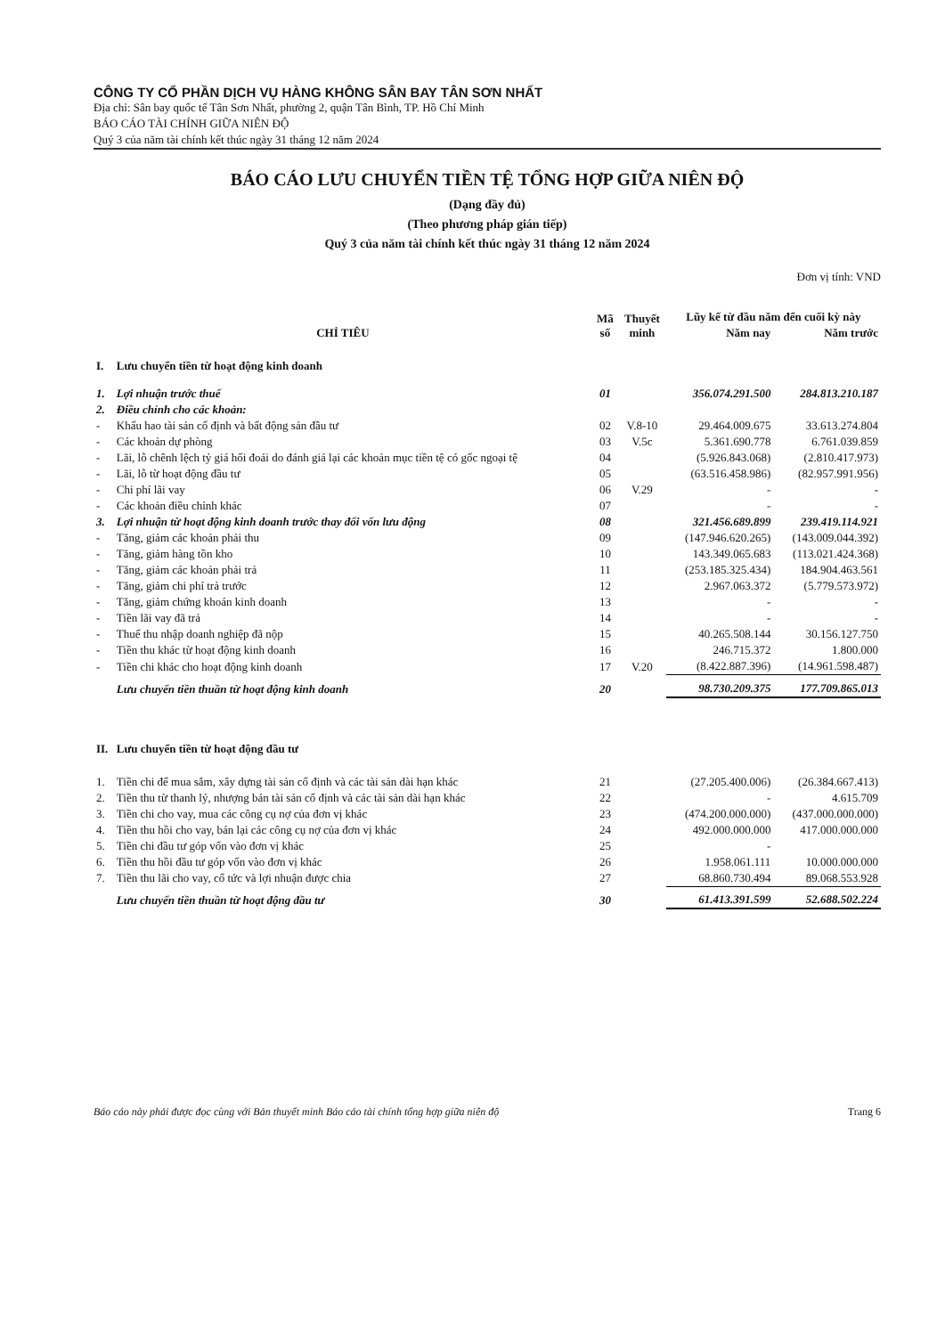CÔNG TY CỔ PHẦN DỊCH VỤ HÀNG KHÔNG SÂN BAY TÂN SƠN NHẤT
Địa chỉ: Sân bay quốc tế Tân Sơn Nhất, phường 2, quận Tân Bình, TP. Hồ Chí Minh
BÁO CÁO TÀI CHÍNH GIỮA NIÊN ĐỘ
Quý 3 của năm tài chính kết thúc ngày 31 tháng 12 năm 2024
BÁO CÁO LƯU CHUYỂN TIỀN TỆ TỔNG HỢP GIỮA NIÊN ĐỘ
(Dạng đầy đủ)
(Theo phương pháp gián tiếp)
Quý 3 của năm tài chính kết thúc ngày 31 tháng 12 năm 2024
Đơn vị tính: VND
| CHỈ TIÊU | | Mã số | Thuyết minh | Lũy kế từ đầu năm đến cuối kỳ này | |
| --- | --- | --- | --- | --- | --- |
| | | | | Năm nay | Năm trước |
| I. | Lưu chuyển tiền từ hoạt động kinh doanh | | | | |
| 1. | Lợi nhuận trước thuế | 01 | | 356.074.291.500 | 284.813.210.187 |
| 2. | Điều chỉnh cho các khoản: | | | | |
| - | Khấu hao tài sản cố định và bất động sản đầu tư | 02 | V.8-10 | 29.464.009.675 | 33.613.274.804 |
| - | Các khoản dự phòng | 03 | V.5c | 5.361.690.778 | 6.761.039.859 |
| - | Lãi, lỗ chênh lệch tỷ giá hối đoái do đánh giá lại các khoản mục tiền tệ có gốc ngoại tệ | 04 | | (5.926.843.068) | (2.810.417.973) |
| - | Lãi, lỗ từ hoạt động đầu tư | 05 | | (63.516.458.986) | (82.957.991.956) |
| - | Chi phí lãi vay | 06 | V.29 | - | - |
| - | Các khoản điều chỉnh khác | 07 | | - | - |
| 3. | Lợi nhuận từ hoạt động kinh doanh trước thay đổi vốn lưu động | 08 | | 321.456.689.899 | 239.419.114.921 |
| - | Tăng, giảm các khoản phải thu | 09 | | (147.946.620.265) | (143.009.044.392) |
| - | Tăng, giảm hàng tồn kho | 10 | | 143.349.065.683 | (113.021.424.368) |
| - | Tăng, giảm các khoản phải trả | 11 | | (253.185.325.434) | 184.904.463.561 |
| - | Tăng, giảm chi phí trả trước | 12 | | 2.967.063.372 | (5.779.573.972) |
| - | Tăng, giảm chứng khoán kinh doanh | 13 | | - | - |
| - | Tiền lãi vay đã trả | 14 | | - | - |
| - | Thuế thu nhập doanh nghiệp đã nộp | 15 | | 40.265.508.144 | 30.156.127.750 |
| - | Tiền thu khác từ hoạt động kinh doanh | 16 | | 246.715.372 | 1.800.000 |
| - | Tiền chi khác cho hoạt động kinh doanh | 17 | V.20 | (8.422.887.396) | (14.961.598.487) |
| | Lưu chuyển tiền thuần từ hoạt động kinh doanh | 20 | | 98.730.209.375 | 177.709.865.013 |
| II. | Lưu chuyển tiền từ hoạt động đầu tư | | | | |
| 1. | Tiền chi để mua sắm, xây dựng tài sản cố định và các tài sản dài hạn khác | 21 | | (27.205.400.006) | (26.384.667.413) |
| 2. | Tiền thu từ thanh lý, nhượng bán tài sản cố định và các tài sản dài hạn khác | 22 | | - | 4.615.709 |
| 3. | Tiền chi cho vay, mua các công cụ nợ của đơn vị khác | 23 | | (474.200.000.000) | (437.000.000.000) |
| 4. | Tiền thu hồi cho vay, bán lại các công cụ nợ của đơn vị khác | 24 | | 492.000.000.000 | 417.000.000.000 |
| 5. | Tiền chi đầu tư góp vốn vào đơn vị khác | 25 | | - | |
| 6. | Tiền thu hồi đầu tư góp vốn vào đơn vị khác | 26 | | 1.958.061.111 | 10.000.000.000 |
| 7. | Tiền thu lãi cho vay, cổ tức và lợi nhuận được chia | 27 | | 68.860.730.494 | 89.068.553.928 |
| | Lưu chuyển tiền thuần từ hoạt động đầu tư | 30 | | 61.413.391.599 | 52.688.502.224 |
Báo cáo này phải được đọc cùng với Bản thuyết minh Báo cáo tài chính tổng hợp giữa niên độ Trang 6